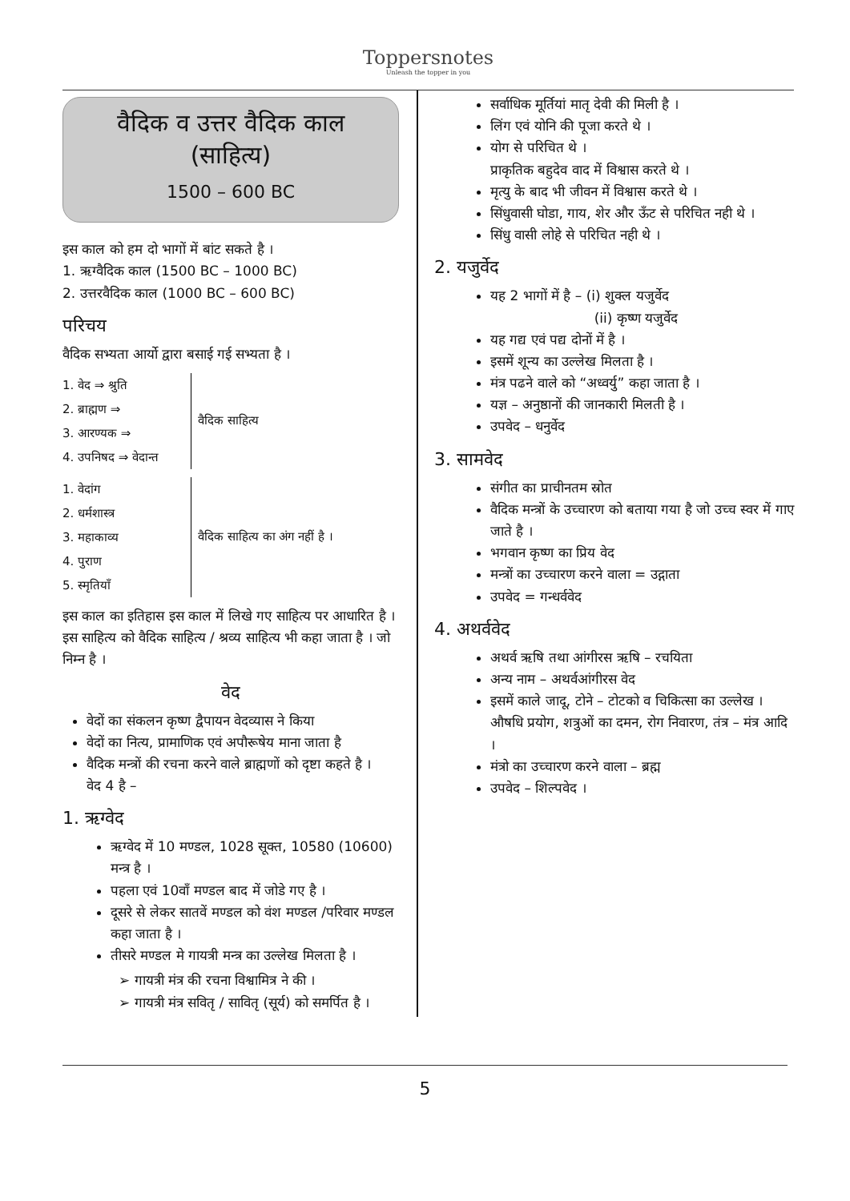Toppersnotes
Unleash the topper in you
वैदिक व उत्तर वैदिक काल (साहित्य)
1500 – 600 BC
इस काल को हम दो भागों में बांट सकते है ।
1. ऋग्वैदिक काल (1500 BC – 1000 BC)
2. उत्तरवैदिक काल (1000 BC – 600 BC)
परिचय
वैदिक सभ्यता आर्यो द्वारा बसाई गई सभ्यता है ।
1. वेद ⇒ श्रुति
2. ब्राह्मण ⇒
3. आरण्यक ⇒
4. उपनिषद ⇒ वेदान्त
वैदिक साहित्य
1. वेदांग
2. धर्मशास्त्र
3. महाकाव्य
4. पुराण
5. स्मृतियाँ
वैदिक साहित्य का अंग नहीं है ।
इस काल का इतिहास इस काल में लिखे गए साहित्य पर आधारित है । इस साहित्य को वैदिक साहित्य / श्रव्य साहित्य भी कहा जाता है । जो निम्न है ।
वेद
वेदों का संकलन कृष्ण द्वैपायन वेदव्यास ने किया
वेदों का नित्य, प्रामाणिक एवं अपौरूषेय माना जाता है
वैदिक मन्त्रों की रचना करने वाले ब्राह्मणों को दृष्टा कहते है ।
वेद 4 है –
1. ऋग्वेद
ऋग्वेद में 10 मण्डल, 1028 सूक्त, 10580 (10600) मन्त्र है ।
पहला एवं 10वाँ मण्डल बाद में जोडे गए है ।
दूसरे से लेकर सातवें मण्डल को वंश मण्डल /परिवार मण्डल कहा जाता है ।
तीसरे मण्डल मे गायत्री मन्त्र का उल्लेख मिलता है ।
➢ गायत्री मंत्र की रचना विश्वामित्र ने की ।
➢ गायत्री मंत्र सवितृ / सावितृ (सूर्य) को समर्पित है ।
सर्वाधिक मूर्तियां मातृ देवी की मिली है ।
लिंग एवं योनि की पूजा करते थे ।
योग से परिचित थे ।
प्राकृतिक बहुदेव वाद में विश्वास करते थे ।
मृत्यु के बाद भी जीवन में विश्वास करते थे ।
सिंधुवासी घोडा, गाय, शेर और ऊँट से परिचित नही थे ।
सिंधु वासी लोहे से परिचित नही थे ।
2. यजुर्वेद
यह 2 भागों में है – (i) शुक्ल यजुर्वेद
(ii) कृष्ण यजुर्वेद
यह गद्य एवं पद्य दोनों में है ।
इसमें शून्य का उल्लेख मिलता है ।
मंत्र पढने वाले को “अध्वर्यु” कहा जाता है ।
यज्ञ – अनुष्ठानों की जानकारी मिलती है ।
उपवेद – धनुर्वेद
3. सामवेद
संगीत का प्राचीनतम स्रोत
वैदिक मन्त्रों के उच्चारण को बताया गया है जो उच्च स्वर में गाए जाते है ।
भगवान कृष्ण का प्रिय वेद
मन्त्रों का उच्चारण करने वाला = उद्गाता
उपवेद = गन्धर्ववेद
4. अथर्ववेद
अथर्व ऋषि तथा आंगीरस ऋषि – रचयिता
अन्य नाम – अथर्वआंगीरस वेद
इसमें काले जादू, टोने – टोटको व चिकित्सा का उल्लेख । औषधि प्रयोग, शत्रुओं का दमन, रोग निवारण, तंत्र – मंत्र आदि ।
मंत्रो का उच्चारण करने वाला – ब्रह्म
उपवेद – शिल्पवेद ।
5